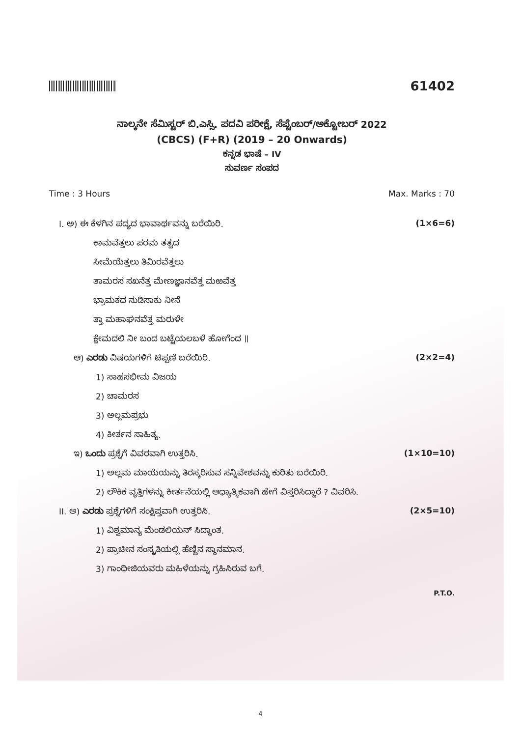61402
ನಾಲ್ಕನೇ ಸೆಮಿಸ್ಟರ್ ಬಿ.ಎಸ್ಸಿ. ಪದವಿ ಪರೀಕ್ಷೆ, ಸೆಪ್ಟೆಂಬರ್/ಅಕ್ಟೋಬರ್ 2022
(CBCS) (F+R) (2019 – 20 Onwards)
ಕನ್ನಡ ಭಾಷೆ – IV
ಸುವರ್ಣ ಸಂಪದ
Time : 3 Hours Max. Marks : 70
I. ಅ) ಈ ಕೆಳಗಿನ ಪದ್ಯದ ಭಾವಾರ್ಥವನ್ನು ಬರೆಯಿರಿ. (1×6=6)
ಕಾಮವೆತ್ತಲು ಪರಮ ತತ್ವದ
ಸೀಮೆಯೆತ್ತಲು ತಿಮಿರವೆತ್ತಲು
ತಾಮರಸ ಸಖನೆತ್ತ ಮೇಣಜ್ಞಾನವೆತ್ತ ಮಱವೆತ್ತ
ಭ್ರಾಮಕದ ನುಡಿಸಾಕು ನೀನೆ
ತ್ತಾ ಮಹಾಘನವೆತ್ತ ಮರುಳೇ
ಕ್ಷೇಮದಲಿ ನೀ ಬಂದ ಬಟ್ಟೆಯಲಬಳೆ ಹೋಗೆಂದ ॥
ಆ) ಎರಡು ವಿಷಯಗಳಿಗೆ ಟಿಪ್ಪಣಿ ಬರೆಯಿರಿ. (2×2=4)
1) ಸಾಹಸಭೀಮ ವಿಜಯ
2) ಚಾಮರಸ
3) ಅಲ್ಲಮಪ್ರಭು
4) ಕೀರ್ತನ ಸಾಹಿತ್ಯ.
ಇ) ಒಂದು ಪ್ರಶ್ನೆಗೆ ವಿವರವಾಗಿ ಉತ್ತರಿಸಿ. (1×10=10)
1) ಅಲ್ಲಮ ಮಾಯೆಯನ್ನು ತಿರಸ್ಕರಿಸುವ ಸನ್ನಿವೇಶವನ್ನು ಕುರಿತು ಬರೆಯಿರಿ.
2) ಲೌಕಿಕ ವೃತ್ತಿಗಳನ್ನು ಕೀರ್ತನೆಯಲ್ಲಿ ಆಧ್ಯಾತ್ಮಿಕವಾಗಿ ಹೇಗೆ ವಿಸ್ತರಿಸಿದ್ದಾರೆ ? ವಿವರಿಸಿ.
II. ಅ) ಎರಡು ಪ್ರಶ್ನೆಗಳಿಗೆ ಸಂಕ್ಷಿಪ್ತವಾಗಿ ಉತ್ತರಿಸಿ. (2×5=10)
1) ವಿಶ್ವಮಾನ್ಯ ಮೆಂಡಲಿಯನ್ ಸಿದ್ಧಾಂತ.
2) ಪ್ರಾಚೀನ ಸಂಸ್ಕೃತಿಯಲ್ಲಿ ಹೆಣ್ಣಿನ ಸ್ಥಾನಮಾನ.
3) ಗಾಂಧೀಜಿಯವರು ಮಹಿಳೆಯನ್ನು ಗ್ರಹಿಸಿರುವ ಬಗೆ.
P.T.O.
4